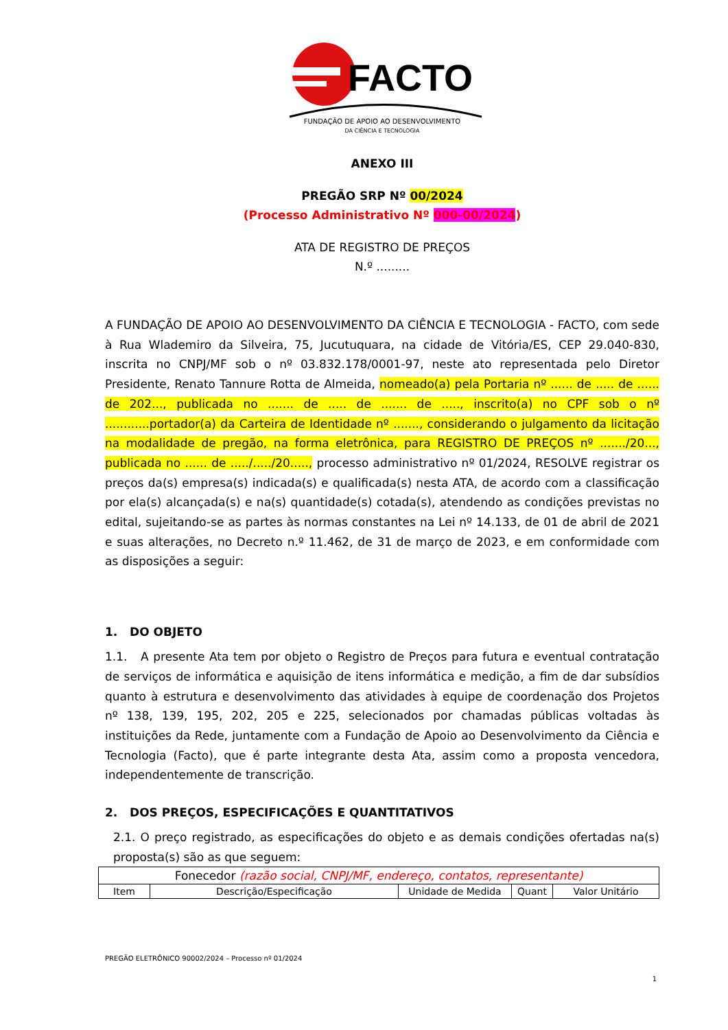FACTO
FUNDAÇÃO DE APOIO AO DESENVOLVIMENTO
DA CIÊNCIA E TECNOLOGIA
ANEXO III
PREGÃO SRP Nº 00/2024
(Processo Administrativo Nº 000-00/2024)
ATA DE REGISTRO DE PREÇOS
N.º .........
A FUNDAÇÃO DE APOIO AO DESENVOLVIMENTO DA CIÊNCIA E TECNOLOGIA - FACTO, com sede à Rua Wlademiro da Silveira, 75, Jucutuquara, na cidade de Vitória/ES, CEP 29.040-830, inscrita no CNPJ/MF sob o nº 03.832.178/0001-97, neste ato representada pelo Diretor Presidente, Renato Tannure Rotta de Almeida, nomeado(a) pela Portaria nº ...... de ..... de ...... de 202..., publicada no ....... de ..... de ....... de ....., inscrito(a) no CPF sob o nº ............portador(a) da Carteira de Identidade nº ......., considerando o julgamento da licitação na modalidade de pregão, na forma eletrônica, para REGISTRO DE PREÇOS nº ......./20..., publicada no ...... de ...../...../20....., processo administrativo nº 01/2024, RESOLVE registrar os preços da(s) empresa(s) indicada(s) e qualificada(s) nesta ATA, de acordo com a classificação por ela(s) alcançada(s) e na(s) quantidade(s) cotada(s), atendendo as condições previstas no edital, sujeitando-se as partes às normas constantes na Lei nº 14.133, de 01 de abril de 2021 e suas alterações, no Decreto n.º 11.462, de 31 de março de 2023, e em conformidade com as disposições a seguir:
1. DO OBJETO
1.1. A presente Ata tem por objeto o Registro de Preços para futura e eventual contratação de serviços de informática e aquisição de itens informática e medição, a fim de dar subsídios quanto à estrutura e desenvolvimento das atividades à equipe de coordenação dos Projetos nº 138, 139, 195, 202, 205 e 225, selecionados por chamadas públicas voltadas às instituições da Rede, juntamente com a Fundação de Apoio ao Desenvolvimento da Ciência e Tecnologia (Facto), que é parte integrante desta Ata, assim como a proposta vencedora, independentemente de transcrição.
2. DOS PREÇOS, ESPECIFICAÇÕES E QUANTITATIVOS
2.1. O preço registrado, as especificações do objeto e as demais condições ofertadas na(s) proposta(s) são as que seguem:
| Fonecedor (razão social, CNPJ/MF, endereço, contatos, representante) | | | | |
| Item | Descrição/Especificação | Unidade de Medida | Quant | Valor Unitário |
PREGÃO ELETRÔNICO 90002/2024 – Processo nº 01/2024
1